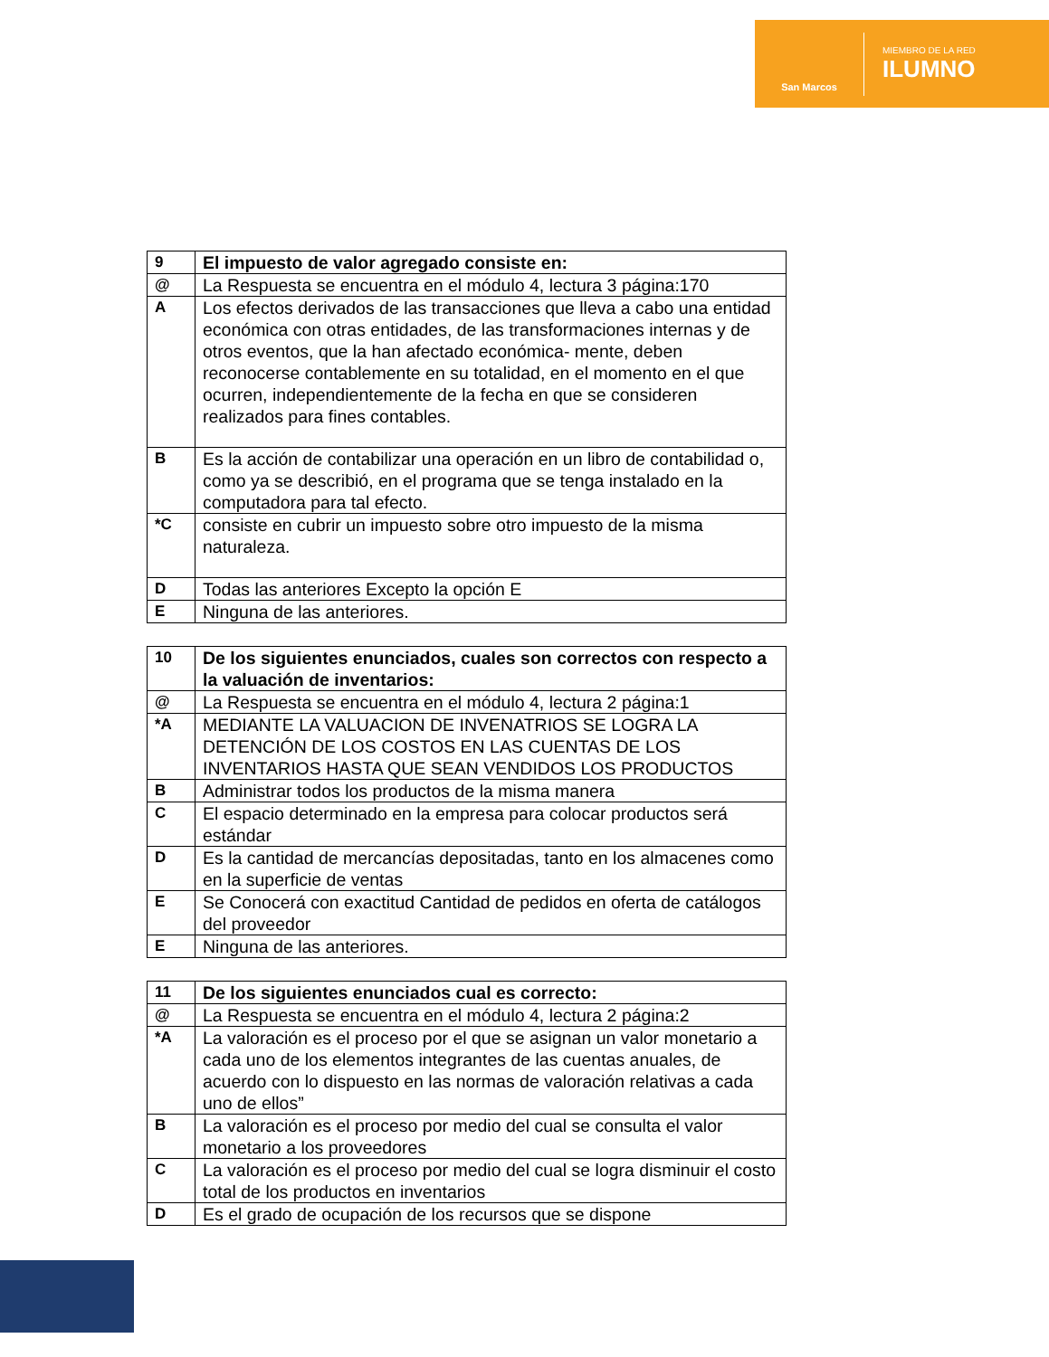San Marcos
MIEMBRO DE LA RED
ILUMNO
| 9 | El impuesto de valor agregado consiste en: |
| @ | La Respuesta se encuentra en el módulo 4, lectura 3 página:170 |
| A | Los efectos derivados de las transacciones que lleva a cabo una entidad económica con otras entidades, de las transformaciones internas y de otros eventos, que la han afectado económica- mente, deben reconocerse contablemente en su totalidad, en el momento en el que ocurren, independientemente de la fecha en que se consideren realizados para fines contables. |
| B | Es la acción de contabilizar una operación en un libro de contabilidad o, como ya se describió, en el programa que se tenga instalado en la computadora para tal efecto. |
| *C | consiste en cubrir un impuesto sobre otro impuesto de la misma naturaleza. |
| D | Todas las anteriores Excepto la opción E |
| E | Ninguna de las anteriores. |
| 10 | De los siguientes enunciados, cuales son correctos con respecto a la valuación de inventarios: |
| @ | La Respuesta se encuentra en el módulo 4, lectura 2 página:1 |
| *A | MEDIANTE LA VALUACION DE INVENATRIOS SE LOGRA LA DETENCIÓN DE LOS COSTOS EN LAS CUENTAS DE LOS INVENTARIOS HASTA QUE SEAN VENDIDOS LOS PRODUCTOS |
| B | Administrar todos los productos de la misma manera |
| C | El espacio determinado en la empresa para colocar productos será estándar |
| D | Es la cantidad de mercancías depositadas, tanto en los almacenes como en la superficie de ventas |
| E | Se Conocerá con exactitud Cantidad de pedidos en oferta de catálogos del proveedor |
| E | Ninguna de las anteriores. |
| 11 | De los siguientes enunciados cual es correcto: |
| @ | La Respuesta se encuentra en el módulo 4, lectura 2 página:2 |
| *A | La valoración es el proceso por el que se asignan un valor monetario a cada uno de los elementos integrantes de las cuentas anuales, de acuerdo con lo dispuesto en las normas de valoración relativas a cada uno de ellos” |
| B | La valoración es el proceso por medio del cual se consulta el valor monetario a los proveedores |
| C | La valoración es el proceso por medio del cual se logra disminuir el costo total de los productos en inventarios |
| D | Es el grado de ocupación de los recursos que se dispone |